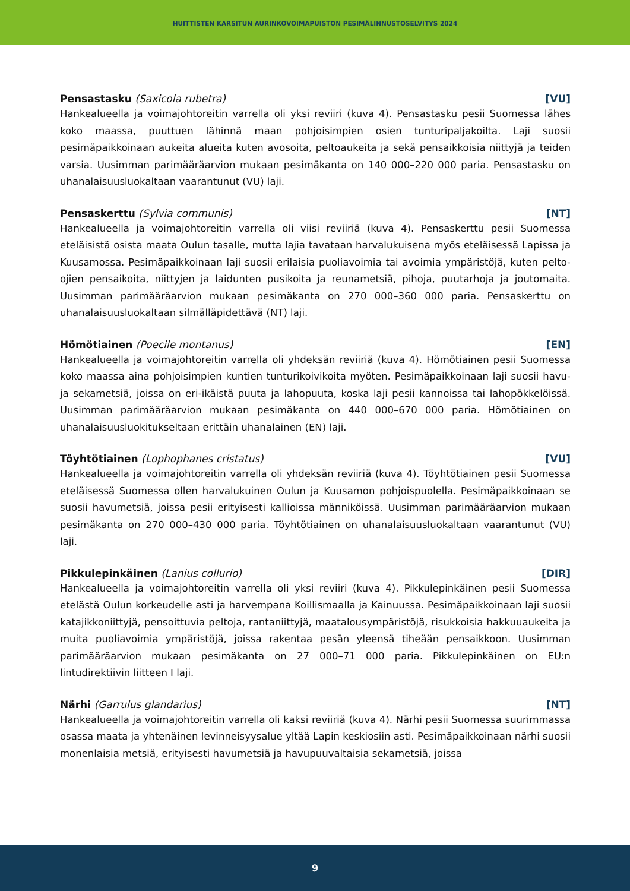HUITTISTEN KARSITUN AURINKOVOIMAPUISTON PESIMÄLINNUSTOSELVITYS 2024
Pensastasku (Saxicola rubetra) [VU]
Hankealueella ja voimajohtoreitin varrella oli yksi reviiri (kuva 4). Pensastasku pesii Suomessa lähes koko maassa, puuttuen lähinnä maan pohjoisimpien osien tunturipaljakoilta. Laji suosii pesimäpaikkoinaan aukeita alueita kuten avosoita, peltoaukeita ja sekä pensaikkoisia niittyjä ja teiden varsia. Uusimman parimääräarvion mukaan pesimäkanta on 140 000–220 000 paria. Pensastasku on uhanalaisuusluokaltaan vaarantunut (VU) laji.
Pensaskerttu (Sylvia communis) [NT]
Hankealueella ja voimajohtoreitin varrella oli viisi reviiriä (kuva 4). Pensaskerttu pesii Suomessa eteläisistä osista maata Oulun tasalle, mutta lajia tavataan harvalukuisena myös eteläisessä Lapissa ja Kuusamossa. Pesimäpaikkoinaan laji suosii erilaisia puoliavoimia tai avoimia ympäristöjä, kuten pelto-ojien pensaikoita, niittyjen ja laidunten pusikoita ja reunametsiä, pihoja, puutarhoja ja joutomaita. Uusimman parimääräarvion mukaan pesimäkanta on 270 000–360 000 paria. Pensaskerttu on uhanalaisuusluokaltaan silmälläpidettävä (NT) laji.
Hömötiainen (Poecile montanus) [EN]
Hankealueella ja voimajohtoreitin varrella oli yhdeksän reviiriä (kuva 4). Hömötiainen pesii Suomessa koko maassa aina pohjoisimpien kuntien tunturikoivikoita myöten. Pesimäpaikkoinaan laji suosii havu- ja sekametsiä, joissa on eri-ikäistä puuta ja lahopuuta, koska laji pesii kannoissa tai lahopökkelöissä. Uusimman parimääräarvion mukaan pesimäkanta on 440 000–670 000 paria. Hömötiainen on uhanalaisuusluokitukseltaan erittäin uhanalainen (EN) laji.
Töyhtötiainen (Lophophanes cristatus) [VU]
Hankealueella ja voimajohtoreitin varrella oli yhdeksän reviiriä (kuva 4). Töyhtötiainen pesii Suomessa eteläisessä Suomessa ollen harvalukuinen Oulun ja Kuusamon pohjoispuolella. Pesimäpaikkoinaan se suosii havumetsiä, joissa pesii erityisesti kallioissa männiköissä. Uusimman parimääräarvion mukaan pesimäkanta on 270 000–430 000 paria. Töyhtötiainen on uhanalaisuusluokaltaan vaarantunut (VU) laji.
Pikkulepinkäinen (Lanius collurio) [DIR]
Hankealueella ja voimajohtoreitin varrella oli yksi reviiri (kuva 4). Pikkulepinkäinen pesii Suomessa etelästä Oulun korkeudelle asti ja harvempana Koillismaalla ja Kainuussa. Pesimäpaikkoinaan laji suosii katajikkoniittyjä, pensoittuvia peltoja, rantaniittyjä, maatalousympäristöjä, risukkoisia hakkuuaukeita ja muita puoliavoimia ympäristöjä, joissa rakentaa pesän yleensä tiheään pensaikkoon. Uusimman parimääräarvion mukaan pesimäkanta on 27 000–71 000 paria. Pikkulepinkäinen on EU:n lintudirektiivin liitteen I laji.
Närhi (Garrulus glandarius) [NT]
Hankealueella ja voimajohtoreitin varrella oli kaksi reviiriä (kuva 4). Närhi pesii Suomessa suurimmassa osassa maata ja yhtenäinen levinneisyysalue yltää Lapin keskiosiin asti. Pesimäpaikkoinaan närhi suosii monenlaisia metsiä, erityisesti havumetsiä ja havupuuvaltaisia sekametsiä, joissa
9